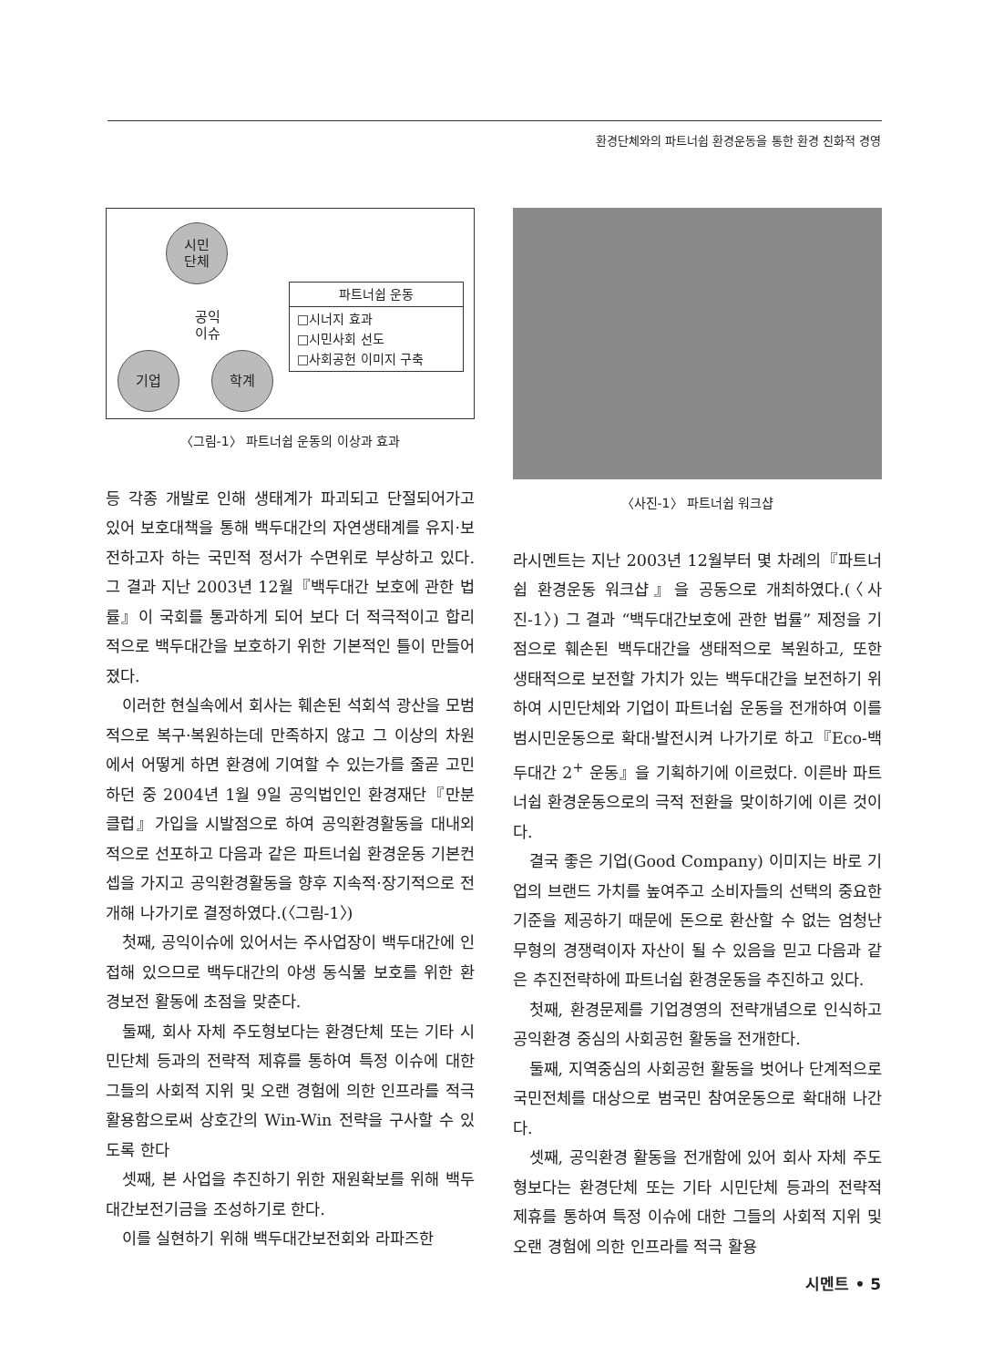환경단체와의 파트너쉽 환경운동을 통한 환경 친화적 경영
시민
단체
공익
이슈
기업 학계
파트너쉽 운동
□시너지 효과
□시민사회 선도
□사회공헌 이미지 구축
〈그림-1〉 파트너쉽 운동의 이상과 효과
등 각종 개발로 인해 생태계가 파괴되고 단절되어가고 있어 보호대책을 통해 백두대간의 자연생태계를 유지·보전하고자 하는 국민적 정서가 수면위로 부상하고 있다. 그 결과 지난 2003년 12월『백두대간 보호에 관한 법률』이 국회를 통과하게 되어 보다 더 적극적이고 합리적으로 백두대간을 보호하기 위한 기본적인 틀이 만들어졌다.
이러한 현실속에서 회사는 훼손된 석회석 광산을 모범적으로 복구·복원하는데 만족하지 않고 그 이상의 차원에서 어떻게 하면 환경에 기여할 수 있는가를 줄곧 고민하던 중 2004년 1월 9일 공익법인인 환경재단『만분클럽』가입을 시발점으로 하여 공익환경활동을 대내외적으로 선포하고 다음과 같은 파트너쉽 환경운동 기본컨셉을 가지고 공익환경활동을 향후 지속적·장기적으로 전개해 나가기로 결정하였다.(〈그림-1〉)
첫째, 공익이슈에 있어서는 주사업장이 백두대간에 인접해 있으므로 백두대간의 야생 동식물 보호를 위한 환경보전 활동에 초점을 맞춘다.
둘째, 회사 자체 주도형보다는 환경단체 또는 기타 시민단체 등과의 전략적 제휴를 통하여 특정 이슈에 대한 그들의 사회적 지위 및 오랜 경험에 의한 인프라를 적극 활용함으로써 상호간의 Win-Win 전략을 구사할 수 있도록 한다
셋째, 본 사업을 추진하기 위한 재원확보를 위해 백두대간보전기금을 조성하기로 한다.
이를 실현하기 위해 백두대간보전회와 라파즈한
〈사진-1〉 파트너쉽 워크샵
라시멘트는 지난 2003년 12월부터 몇 차례의『파트너쉽 환경운동 워크샵』을 공동으로 개최하였다.(〈사진-1〉) 그 결과 “백두대간보호에 관한 법률” 제정을 기점으로 훼손된 백두대간을 생태적으로 복원하고, 또한 생태적으로 보전할 가치가 있는 백두대간을 보전하기 위하여 시민단체와 기업이 파트너쉽 운동을 전개하여 이를 범시민운동으로 확대·발전시켜 나가기로 하고『Eco-백두대간 2<sup>+</sup> 운동』을 기획하기에 이르렀다. 이른바 파트너쉽 환경운동으로의 극적 전환을 맞이하기에 이른 것이다.
결국 좋은 기업(Good Company) 이미지는 바로 기업의 브랜드 가치를 높여주고 소비자들의 선택의 중요한 기준을 제공하기 때문에 돈으로 환산할 수 없는 엄청난 무형의 경쟁력이자 자산이 될 수 있음을 믿고 다음과 같은 추진전략하에 파트너쉽 환경운동을 추진하고 있다.
첫째, 환경문제를 기업경영의 전략개념으로 인식하고 공익환경 중심의 사회공헌 활동을 전개한다.
둘째, 지역중심의 사회공헌 활동을 벗어나 단계적으로 국민전체를 대상으로 범국민 참여운동으로 확대해 나간다.
셋째, 공익환경 활동을 전개함에 있어 회사 자체 주도형보다는 환경단체 또는 기타 시민단체 등과의 전략적 제휴를 통하여 특정 이슈에 대한 그들의 사회적 지위 및 오랜 경험에 의한 인프라를 적극 활용
시멘트 • 5